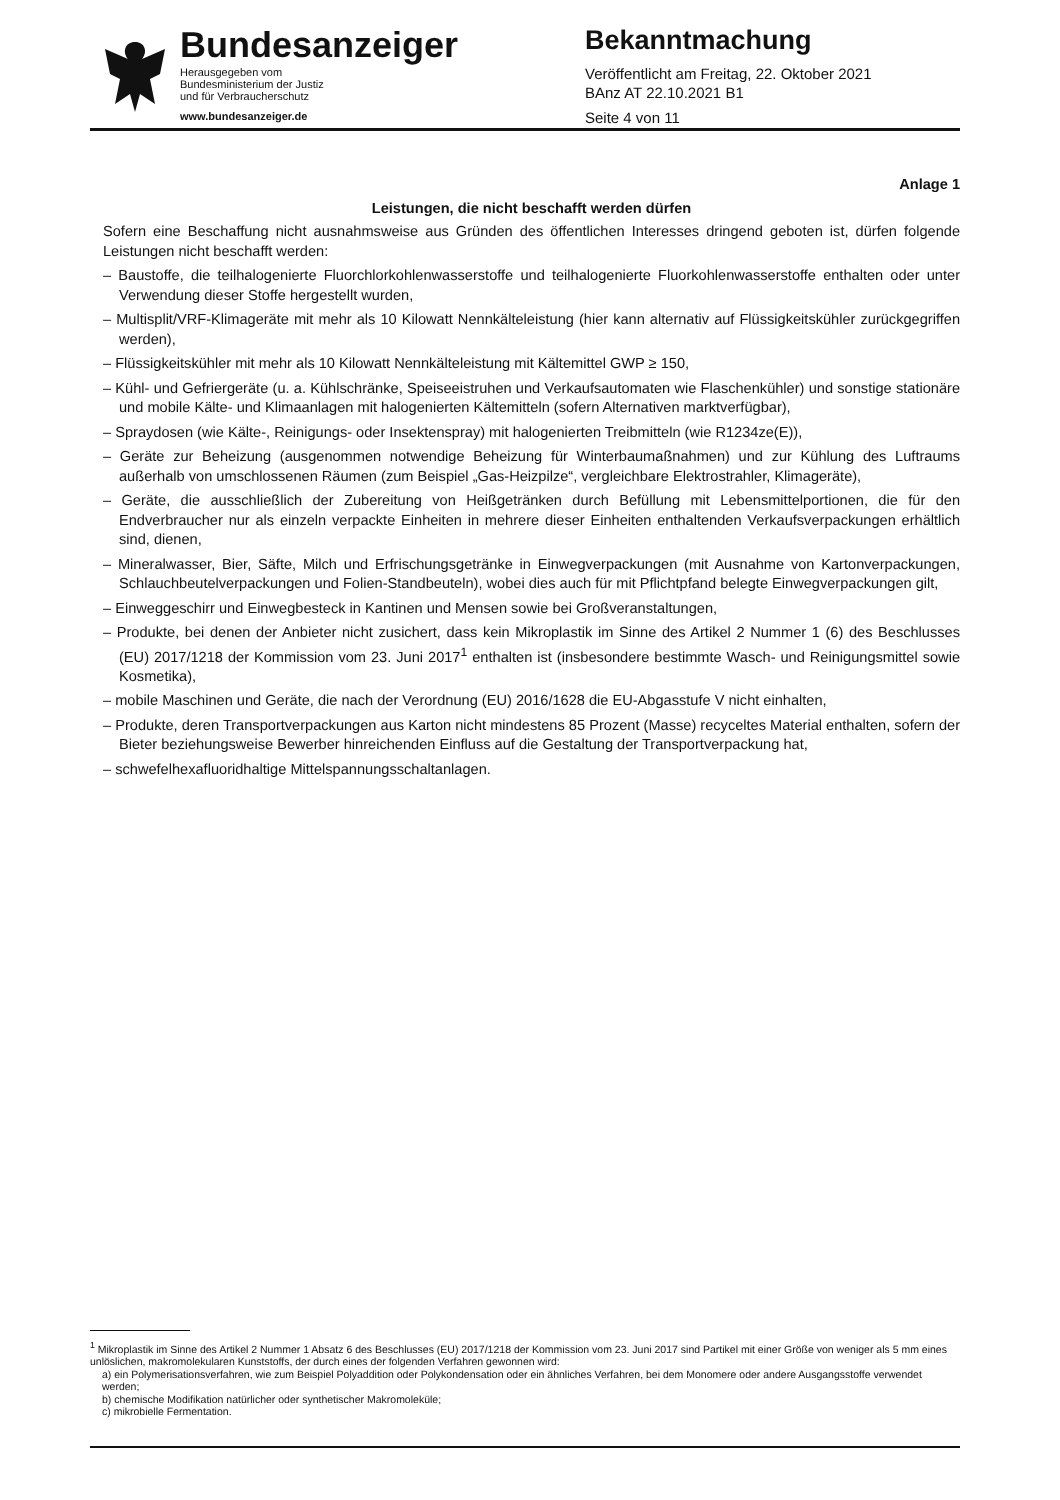Bundesanzeiger
Herausgegeben vom
Bundesministerium der Justiz
und für Verbraucherschutz
www.bundesanzeiger.de
Bekanntmachung
Veröffentlicht am Freitag, 22. Oktober 2021
BAnz AT 22.10.2021 B1
Seite 4 von 11
Anlage 1
Leistungen, die nicht beschafft werden dürfen
Sofern eine Beschaffung nicht ausnahmsweise aus Gründen des öffentlichen Interesses dringend geboten ist, dürfen folgende Leistungen nicht beschafft werden:
– Baustoffe, die teilhalogenierte Fluorchlorkohlenwasserstoffe und teilhalogenierte Fluorkohlenwasserstoffe enthalten oder unter Verwendung dieser Stoffe hergestellt wurden,
– Multisplit/VRF-Klimageräte mit mehr als 10 Kilowatt Nennkälteleistung (hier kann alternativ auf Flüssigkeitskühler zurückgegriffen werden),
– Flüssigkeitskühler mit mehr als 10 Kilowatt Nennkälteleistung mit Kältemittel GWP ≥ 150,
– Kühl- und Gefriergeräte (u. a. Kühlschränke, Speiseeistruhen und Verkaufsautomaten wie Flaschenkühler) und sonstige stationäre und mobile Kälte- und Klimaanlagen mit halogenierten Kältemitteln (sofern Alternativen marktverfügbar),
– Spraydosen (wie Kälte-, Reinigungs- oder Insektenspray) mit halogenierten Treibmitteln (wie R1234ze(E)),
– Geräte zur Beheizung (ausgenommen notwendige Beheizung für Winterbaumaßnahmen) und zur Kühlung des Luftraums außerhalb von umschlossenen Räumen (zum Beispiel „Gas-Heizpilze“, vergleichbare Elektrostrahler, Klimageräte),
– Geräte, die ausschließlich der Zubereitung von Heißgetränken durch Befüllung mit Lebensmittelportionen, die für den Endverbraucher nur als einzeln verpackte Einheiten in mehrere dieser Einheiten enthaltenden Verkaufsverpackungen erhältlich sind, dienen,
– Mineralwasser, Bier, Säfte, Milch und Erfrischungsgetränke in Einwegverpackungen (mit Ausnahme von Kartonverpackungen, Schlauchbeutelverpackungen und Folien-Standbeuteln), wobei dies auch für mit Pflichtpfand belegte Einwegverpackungen gilt,
– Einweggeschirr und Einwegbesteck in Kantinen und Mensen sowie bei Großveranstaltungen,
– Produkte, bei denen der Anbieter nicht zusichert, dass kein Mikroplastik im Sinne des Artikel 2 Nummer 1 (6) des Beschlusses (EU) 2017/1218 der Kommission vom 23. Juni 2017<sup>1</sup> enthalten ist (insbesondere bestimmte Wasch- und Reinigungsmittel sowie Kosmetika),
– mobile Maschinen und Geräte, die nach der Verordnung (EU) 2016/1628 die EU-Abgasstufe V nicht einhalten,
– Produkte, deren Transportverpackungen aus Karton nicht mindestens 85 Prozent (Masse) recyceltes Material enthalten, sofern der Bieter beziehungsweise Bewerber hinreichenden Einfluss auf die Gestaltung der Transportverpackung hat,
– schwefelhexafluoridhaltige Mittelspannungsschaltanlagen.
<sup>1</sup> Mikroplastik im Sinne des Artikel 2 Nummer 1 Absatz 6 des Beschlusses (EU) 2017/1218 der Kommission vom 23. Juni 2017 sind Partikel mit einer Größe von weniger als 5 mm eines unlöslichen, makromolekularen Kunststoffs, der durch eines der folgenden Verfahren gewonnen wird:
a) ein Polymerisationsverfahren, wie zum Beispiel Polyaddition oder Polykondensation oder ein ähnliches Verfahren, bei dem Monomere oder andere Ausgangsstoffe verwendet werden;
b) chemische Modifikation natürlicher oder synthetischer Makromoleküle;
c) mikrobielle Fermentation.